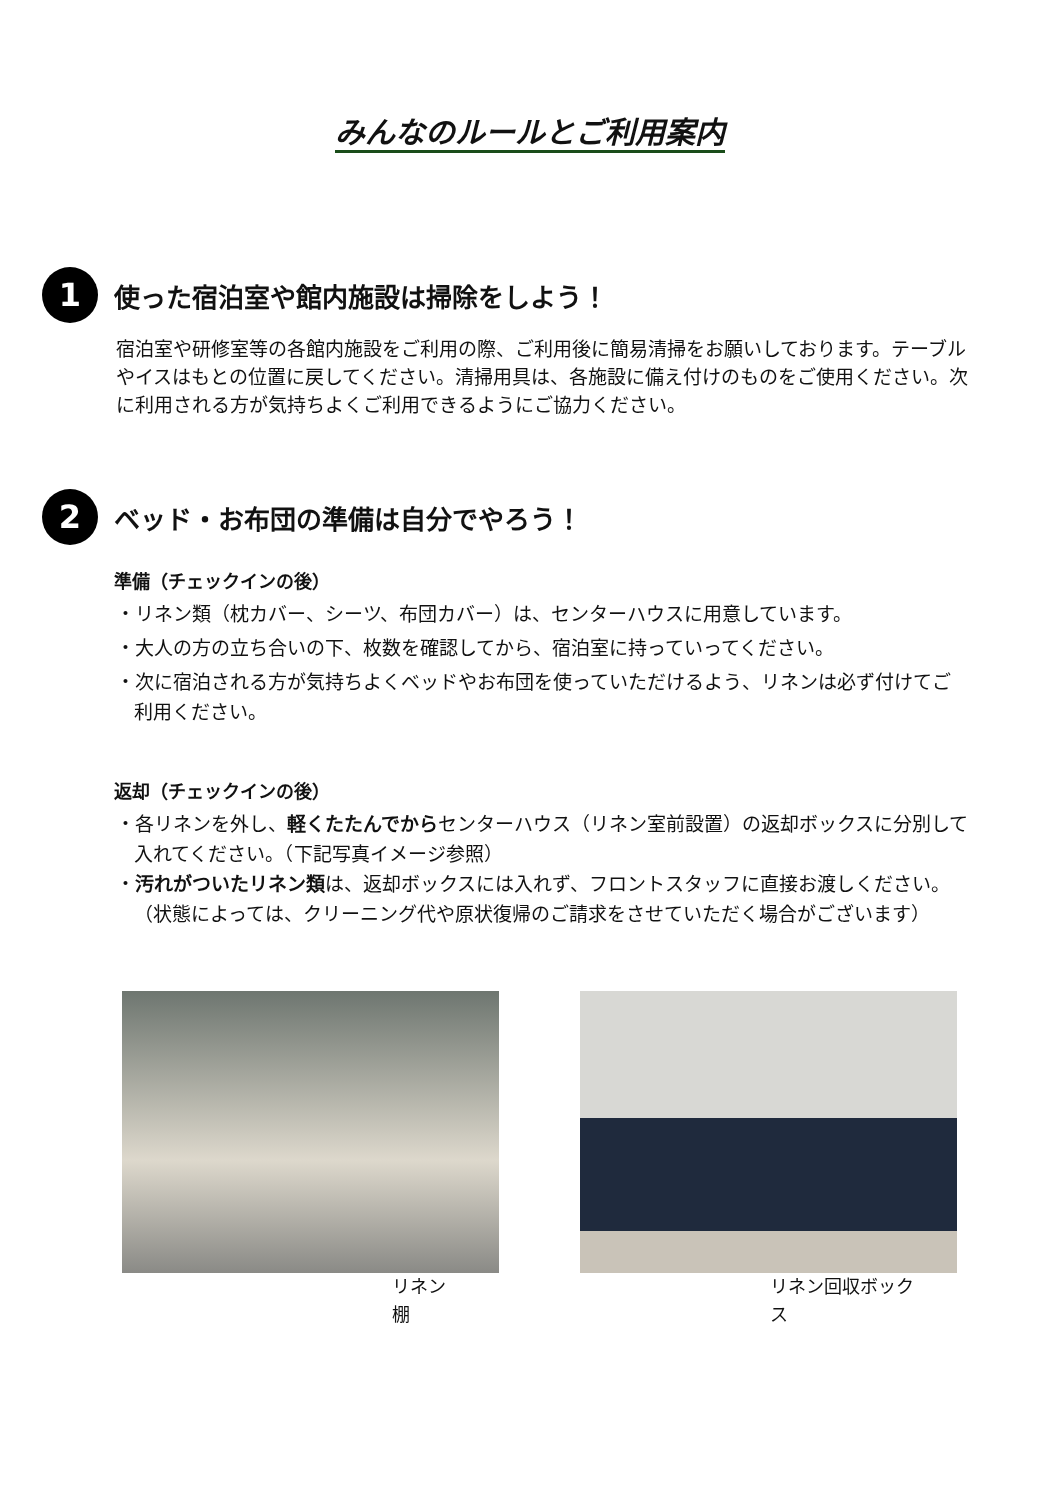みんなのルールとご利用案内
1
使った宿泊室や館内施設は掃除をしよう！
宿泊室や研修室等の各館内施設をご利用の際、ご利用後に簡易清掃をお願いしております。テーブルやイスはもとの位置に戻してください。清掃用具は、各施設に備え付けのものをご使用ください。次に利用される方が気持ちよくご利用できるようにご協力ください。
2
ベッド・お布団の準備は自分でやろう！
準備（チェックインの後）
・リネン類（枕カバー、シーツ、布団カバー）は、センターハウスに用意しています。
・大人の方の立ち合いの下、枚数を確認してから、宿泊室に持っていってください。
・次に宿泊される方が気持ちよくベッドやお布団を使っていただけるよう、リネンは必ず付けてご利用ください。
返却（チェックインの後）
・各リネンを外し、軽くたたんでからセンターハウス（リネン室前設置）の返却ボックスに分別して入れてください。（下記写真イメージ参照）
・汚れがついたリネン類は、返却ボックスには入れず、フロントスタッフに直接お渡しください。（状態によっては、クリーニング代や原状復帰のご請求をさせていただく場合がございます）
リネン棚 リネン回収ボックス